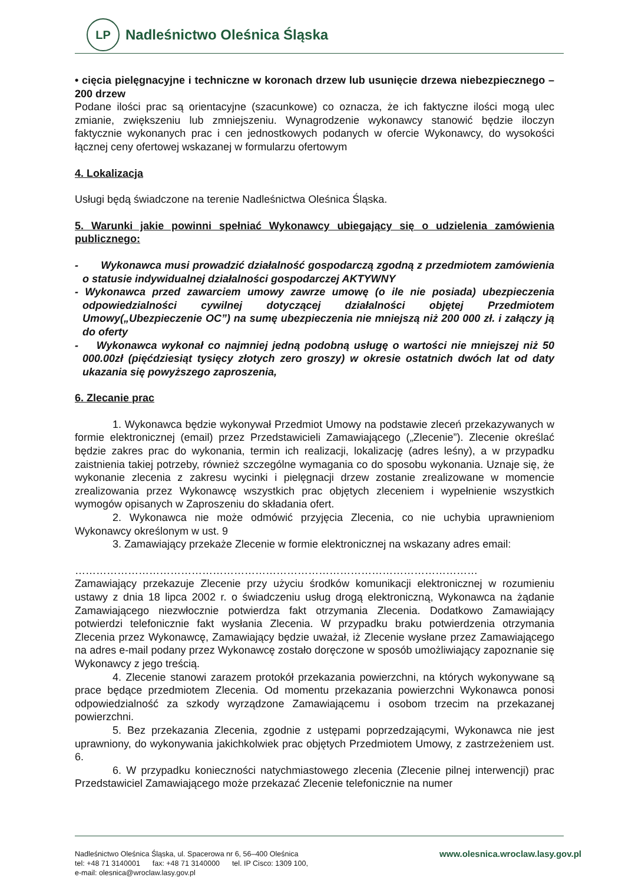LP
Nadleśnictwo Oleśnica Śląska
• cięcia pielęgnacyjne i techniczne w koronach drzew lub usunięcie drzewa niebezpiecznego – 200 drzew
Podane ilości prac są orientacyjne (szacunkowe) co oznacza, że ich faktyczne ilości mogą ulec zmianie, zwiększeniu lub zmniejszeniu. Wynagrodzenie wykonawcy stanowić będzie iloczyn faktycznie wykonanych prac i cen jednostkowych podanych w ofercie Wykonawcy, do wysokości łącznej ceny ofertowej wskazanej w formularzu ofertowym
4. Lokalizacja
Usługi będą świadczone na terenie Nadleśnictwa Oleśnica Śląska.
5. Warunki jakie powinni spełniać Wykonawcy ubiegający się o udzielenia zamówienia publicznego:
- Wykonawca musi prowadzić działalność gospodarczą zgodną z przedmiotem zamówienia o statusie indywidualnej działalności gospodarczej AKTYWNY
- Wykonawca przed zawarciem umowy zawrze umowę (o ile nie posiada) ubezpieczenia odpowiedzialności cywilnej dotyczącej działalności objętej Przedmiotem Umowy(„Ubezpieczenie OC”) na sumę ubezpieczenia nie mniejszą niż 200 000 zł. i załączy ją do oferty
- Wykonawca wykonał co najmniej jedną podobną usługę o wartości nie mniejszej niż 50 000.00zł (pięćdziesiąt tysięcy złotych zero groszy) w okresie ostatnich dwóch lat od daty ukazania się powyższego zaproszenia,
6. Zlecanie prac
1. Wykonawca będzie wykonywał Przedmiot Umowy na podstawie zleceń przekazywanych w formie elektronicznej (email) przez Przedstawicieli Zamawiającego („Zlecenie”). Zlecenie określać będzie zakres prac do wykonania, termin ich realizacji, lokalizację (adres leśny), a w przypadku zaistnienia takiej potrzeby, również szczególne wymagania co do sposobu wykonania. Uznaje się, że wykonanie zlecenia z zakresu wycinki i pielęgnacji drzew zostanie zrealizowane w momencie zrealizowania przez Wykonawcę wszystkich prac objętych zleceniem i wypełnienie wszystkich wymogów opisanych w Zaproszeniu do składania ofert.
2. Wykonawca nie może odmówić przyjęcia Zlecenia, co nie uchybia uprawnieniom Wykonawcy określonym w ust. 9
3. Zamawiający przekaże Zlecenie w formie elektronicznej na wskazany adres email:
……………………………………………………………………………………………………
Zamawiający przekazuje Zlecenie przy użyciu środków komunikacji elektronicznej w rozumieniu ustawy z dnia 18 lipca 2002 r. o świadczeniu usług drogą elektroniczną, Wykonawca na żądanie Zamawiającego niezwłocznie potwierdza fakt otrzymania Zlecenia. Dodatkowo Zamawiający potwierdzi telefonicznie fakt wysłania Zlecenia. W przypadku braku potwierdzenia otrzymania Zlecenia przez Wykonawcę, Zamawiający będzie uważał, iż Zlecenie wysłane przez Zamawiającego na adres e-mail podany przez Wykonawcę zostało doręczone w sposób umożliwiający zapoznanie się Wykonawcy z jego treścią.
4. Zlecenie stanowi zarazem protokół przekazania powierzchni, na których wykonywane są prace będące przedmiotem Zlecenia. Od momentu przekazania powierzchni Wykonawca ponosi odpowiedzialność za szkody wyrządzone Zamawiającemu i osobom trzecim na przekazanej powierzchni.
5. Bez przekazania Zlecenia, zgodnie z ustępami poprzedzającymi, Wykonawca nie jest uprawniony, do wykonywania jakichkolwiek prac objętych Przedmiotem Umowy, z zastrzeżeniem ust. 6.
6. W przypadku konieczności natychmiastowego zlecenia (Zlecenie pilnej interwencji) prac Przedstawiciel Zamawiającego może przekazać Zlecenie telefonicznie na numer
Nadleśnictwo Oleśnica Śląska, ul. Spacerowa nr 6, 56–400 Oleśnica
tel: +48 71 3140001 fax: +48 71 3140000 tel. IP Cisco: 1309 100,
e-mail: olesnica@wroclaw.lasy.gov.pl
www.olesnica.wroclaw.lasy.gov.pl